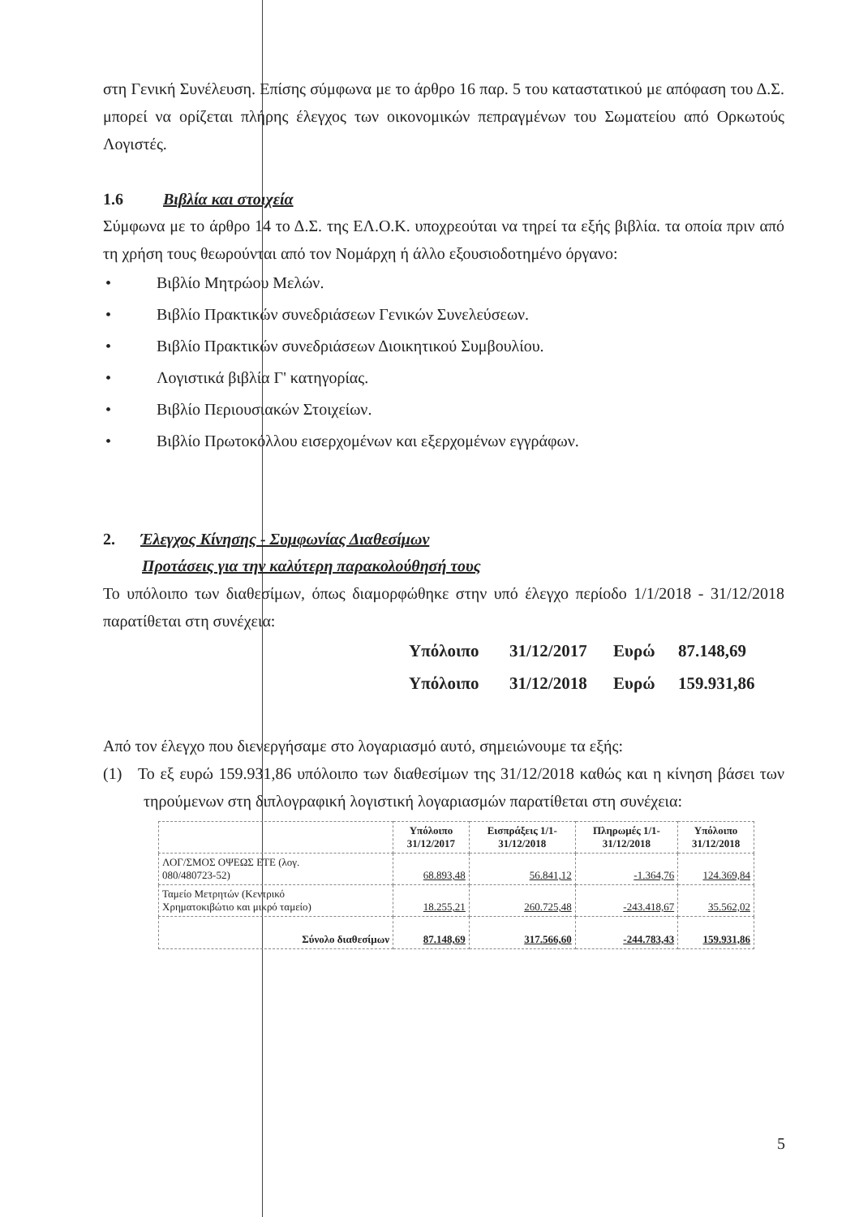στη Γενική Συνέλευση. Επίσης σύμφωνα με το άρθρο 16 παρ. 5 του καταστατικού με απόφαση του Δ.Σ. μπορεί να ορίζεται πλήρης έλεγχος των οικονομικών πεπραγμένων του Σωματείου από Ορκωτούς Λογιστές.
1.6 Βιβλία και στοιχεία
Σύμφωνα με το άρθρο 14 το Δ.Σ. της ΕΛ.Ο.Κ. υποχρεούται να τηρεί τα εξής βιβλία. τα οποία πριν από τη χρήση τους θεωρούνται από τον Νομάρχη ή άλλο εξουσιοδοτημένο όργανο:
• Βιβλίο Μητρώου Μελών.
• Βιβλίο Πρακτικών συνεδριάσεων Γενικών Συνελεύσεων.
• Βιβλίο Πρακτικών συνεδριάσεων Διοικητικού Συμβουλίου.
• Λογιστικά βιβλία Γ' κατηγορίας.
• Βιβλίο Περιουσιακών Στοιχείων.
• Βιβλίο Πρωτοκόλλου εισερχομένων και εξερχομένων εγγράφων.
2. Έλεγχος Κίνησης - Συμφωνίας Διαθεσίμων
Προτάσεις για την καλύτερη παρακολούθησή τους
Το υπόλοιπο των διαθεσίμων, όπως διαμορφώθηκε στην υπό έλεγχο περίοδο 1/1/2018 - 31/12/2018 παρατίθεται στη συνέχεια:
Υπόλοιπο 31/12/2017 Ευρώ 87.148,69
Υπόλοιπο 31/12/2018 Ευρώ 159.931,86
Από τον έλεγχο που διενεργήσαμε στο λογαριασμό αυτό, σημειώνουμε τα εξής:
(1) Το εξ ευρώ 159.931,86 υπόλοιπο των διαθεσίμων της 31/12/2018 καθώς και η κίνηση βάσει των τηρούμενων στη διπλογραφική λογιστική λογαριασμών παρατίθεται στη συνέχεια:
| | Υπόλοιπο 31/12/2017 | Εισπράξεις 1/1- 31/12/2018 | Πληρωμές 1/1- 31/12/2018 | Υπόλοιπο 31/12/2018 |
| --- | --- | --- | --- | --- |
| ΛΟΓ/ΣΜΟΣ ΟΨΕΩΣ ΕΤΕ (λογ. 080/480723-52) | 68.893,48 | 56.841,12 | -1.364,76 | 124.369,84 |
| Ταμείο Μετρητών (Κεντρικό Χρηματοκιβώτιο και μικρό ταμείο) | 18.255,21 | 260.725,48 | -243.418,67 | 35.562,02 |
| Σύνολο διαθεσίμων | 87.148,69 | 317.566,60 | -244.783,43 | 159.931,86 |
5